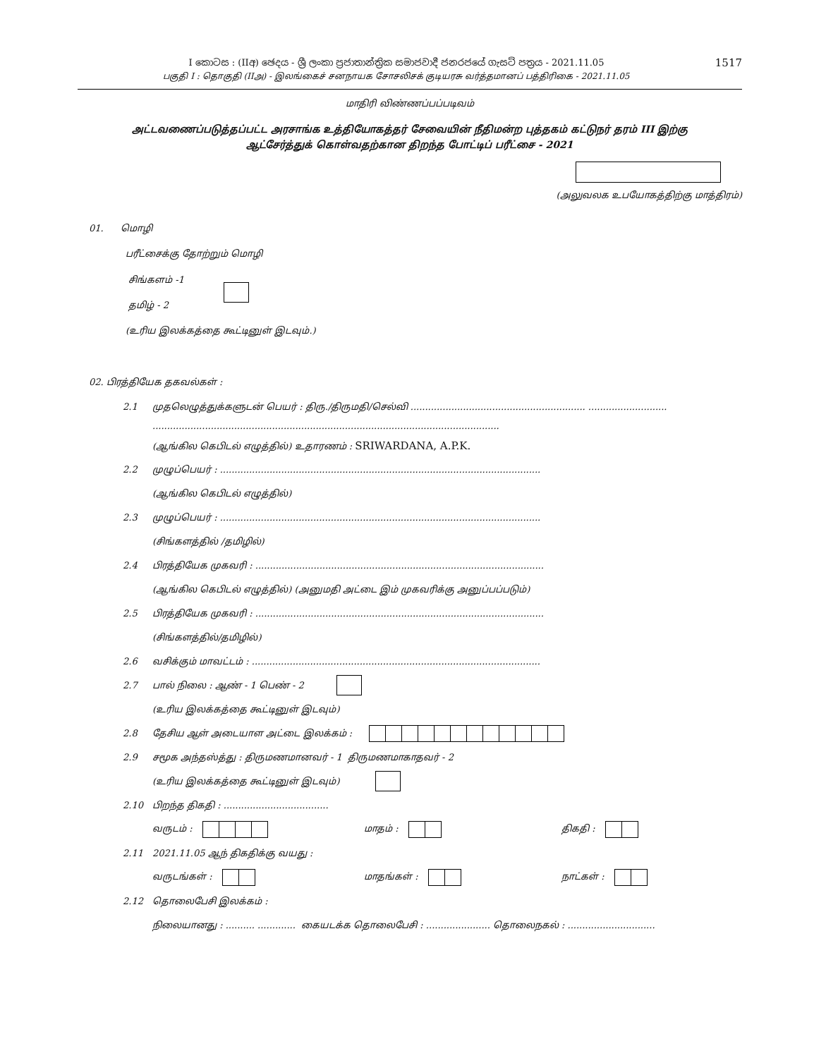I කොටස : (IIඅ) ඡෙදය - ශ්‍රී ලංකා ප්‍රජාතාන්ත්‍රික සමාජවාදී ජනරජයේ ගැසට් පත්‍රය - 2021.11.05
பகுதி I : தொகுதி (IIஅ) - இலங்கைச் சனநாயக சோசலிசக் குடியரசு வர்த்தமானப் பத்திரிகை - 2021.11.05
1517
மாதிரி விண்ணப்பப்படிவம்
அட்டவணைப்படுத்தப்பட்ட அரசாங்க உத்தியோகத்தர் சேவையின் நீதிமன்ற புத்தகம் கட்டுநர் தரம் III இற்கு
ஆட்சேர்த்துக் கொள்வதற்கான திறந்த போட்டிப் பரீட்சை - 2021
(அலுவலக உபயோகத்திற்கு மாத்திரம்)
01. மொழி
பரீட்சைக்கு தோற்றும் மொழி
சிங்களம் -1
தமிழ் - 2
(உரிய இலக்கத்தை கூட்டினுள் இடவும்.)
02. பிரத்தியேக தகவல்கள் :
2.1
முதலெழுத்துக்களுடன் பெயர் : திரு./திருமதி/செல்வி ............................................................ ...........................
.......................................................................................................................
(ஆங்கில கெபிடல் எழுத்தில்) உதாரணம் : SRIWARDANA, A.P.K.
2.2
முழுப்பெயர் : ..............................................................................................................
(ஆங்கில கெபிடல் எழுத்தில்)
2.3
முழுப்பெயர் : ..............................................................................................................
(சிங்களத்தில் /தமிழில்)
2.4
பிரத்தியேக முகவரி : ...................................................................................................
(ஆங்கில கெபிடல் எழுத்தில்) (அனுமதி அட்டை இம் முகவரிக்கு அனுப்பப்படும்)
2.5
பிரத்தியேக முகவரி : ...................................................................................................
(சிங்களத்தில்/தமிழில்)
2.6
வசிக்கும் மாவட்டம் : ...................................................................................................
2.7 பால் நிலை : ஆண் - 1 பெண் - 2
(உரிய இலக்கத்தை கூட்டினுள் இடவும்)
2.8
தேசிய ஆள் அடையாள அட்டை இலக்கம் :
2.9
சமூக அந்தஸ்த்து : திருமணமானவர் - 1 திருமணமாகாதவர் - 2
(உரிய இலக்கத்தை கூட்டினுள் இடவும்)
2.10
பிறந்த திகதி : ....................................
வருடம் : மாதம் : திகதி :
2.11
2021.11.05 ஆந் திகதிக்கு வயது :
வருடங்கள் : மாதங்கள் : நாட்கள் :
2.12 தொலைபேசி இலக்கம் :
நிலையானது : .......... ............. கையடக்க தொலைபேசி : ...................... தொலைநகல் : ..............................